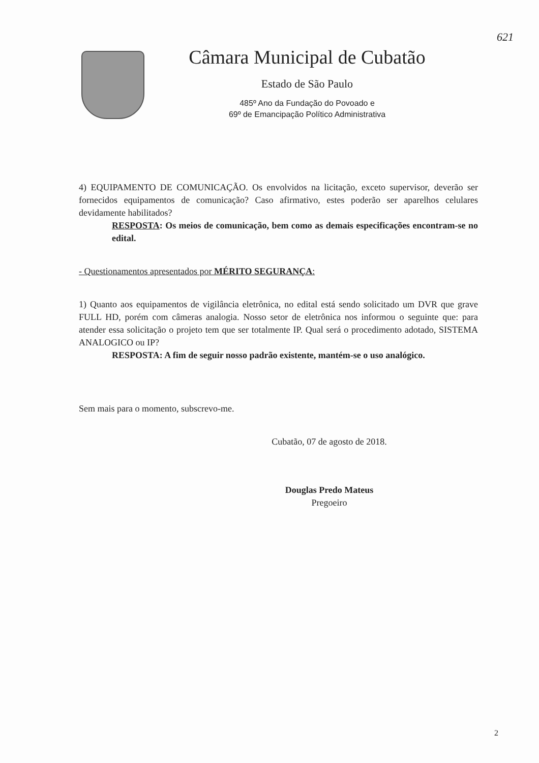621
Câmara Municipal de Cubatão
Estado de São Paulo
485º Ano da Fundação do Povoado e
69º de Emancipação Político Administrativa
4) EQUIPAMENTO DE COMUNICAÇÃO. Os envolvidos na licitação, exceto supervisor, deverão ser fornecidos equipamentos de comunicação? Caso afirmativo, estes poderão ser aparelhos celulares devidamente habilitados?
RESPOSTA: Os meios de comunicação, bem como as demais especificações encontram-se no edital.
- Questionamentos apresentados por MÉRITO SEGURANÇA:
1) Quanto aos equipamentos de vigilância eletrônica, no edital está sendo solicitado um DVR que grave FULL HD, porém com câmeras analogia. Nosso setor de eletrônica nos informou o seguinte que: para atender essa solicitação o projeto tem que ser totalmente IP. Qual será o procedimento adotado, SISTEMA ANALOGICO ou IP?
RESPOSTA: A fim de seguir nosso padrão existente, mantém-se o uso analógico.
Sem mais para o momento, subscrevo-me.
Cubatão, 07 de agosto de 2018.
Douglas Predo Mateus
Pregoeiro
2